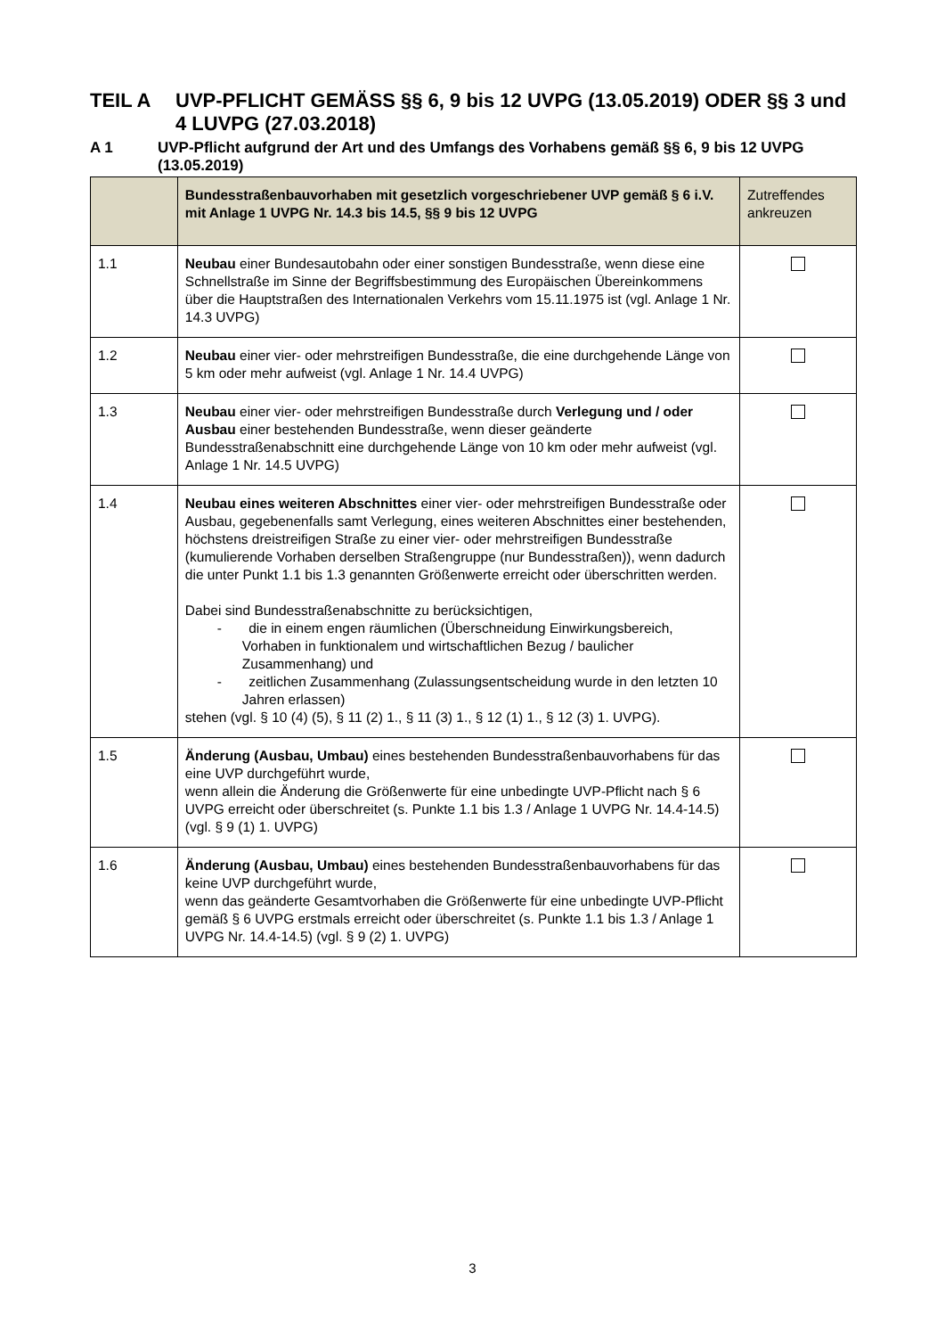TEIL A UVP-PFLICHT GEMÄSS §§ 6, 9 bis 12 UVPG (13.05.2019) ODER §§ 3 und 4 LUVPG (27.03.2018)
A 1 UVP-Pflicht aufgrund der Art und des Umfangs des Vorhabens gemäß §§ 6, 9 bis 12 UVPG (13.05.2019)
| | Bundesstraßenbauvorhaben mit gesetzlich vorgeschriebener UVP gemäß § 6 i.V. mit Anlage 1 UVPG Nr. 14.3 bis 14.5, §§ 9 bis 12 UVPG | Zutreffendes ankreuzen |
| --- | --- | --- |
| 1.1 | Neubau einer Bundesautobahn oder einer sonstigen Bundesstraße, wenn diese eine Schnellstraße im Sinne der Begriffsbestimmung des Europäischen Übereinkommens über die Hauptstraßen des Internationalen Verkehrs vom 15.11.1975 ist (vgl. Anlage 1 Nr. 14.3 UVPG) | |
| 1.2 | Neubau einer vier- oder mehrstreifigen Bundesstraße, die eine durchgehende Länge von 5 km oder mehr aufweist (vgl. Anlage 1 Nr. 14.4 UVPG) | |
| 1.3 | Neubau einer vier- oder mehrstreifigen Bundesstraße durch Verlegung und / oder Ausbau einer bestehenden Bundesstraße, wenn dieser geänderte Bundesstraßenabschnitt eine durchgehende Länge von 10 km oder mehr aufweist (vgl. Anlage 1 Nr. 14.5 UVPG) | |
| 1.4 | Neubau eines weiteren Abschnittes einer vier- oder mehrstreifigen Bundesstraße oder Ausbau, gegebenenfalls samt Verlegung, eines weiteren Abschnittes einer bestehenden, höchstens dreistreifigen Straße zu einer vier- oder mehrstreifigen Bundesstraße (kumulierende Vorhaben derselben Straßengruppe (nur Bundesstraßen)), wenn dadurch die unter Punkt 1.1 bis 1.3 genannten Größenwerte erreicht oder überschritten werden. Dabei sind Bundesstraßenabschnitte zu berücksichtigen, - die in einem engen räumlichen (Überschneidung Einwirkungsbereich, Vorhaben in funktionalem und wirtschaftlichen Bezug / baulicher Zusammenhang) und - zeitlichen Zusammenhang (Zulassungsentscheidung wurde in den letzten 10 Jahren erlassen) stehen (vgl. § 10 (4) (5), § 11 (2) 1., § 11 (3) 1., § 12 (1) 1., § 12 (3) 1. UVPG). | |
| 1.5 | Änderung (Ausbau, Umbau) eines bestehenden Bundesstraßenbauvorhabens für das eine UVP durchgeführt wurde, wenn allein die Änderung die Größenwerte für eine unbedingte UVP-Pflicht nach § 6 UVPG erreicht oder überschreitet (s. Punkte 1.1 bis 1.3 / Anlage 1 UVPG Nr. 14.4-14.5) (vgl. § 9 (1) 1. UVPG) | |
| 1.6 | Änderung (Ausbau, Umbau) eines bestehenden Bundesstraßenbauvorhabens für das keine UVP durchgeführt wurde, wenn das geänderte Gesamtvorhaben die Größenwerte für eine unbedingte UVP-Pflicht gemäß § 6 UVPG erstmals erreicht oder überschreitet (s. Punkte 1.1 bis 1.3 / Anlage 1 UVPG Nr. 14.4-14.5) (vgl. § 9 (2) 1. UVPG) | |
3